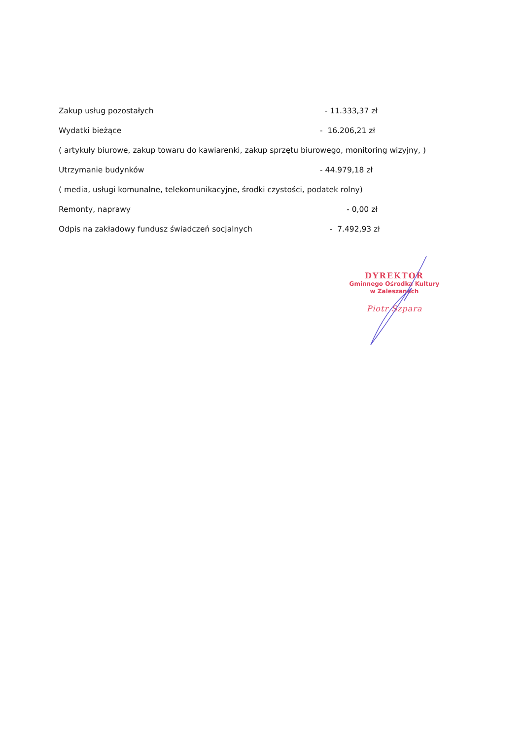Zakup usług pozostałych - 11.333,37 zł
Wydatki bieżące - 16.206,21 zł
( artykuły biurowe, zakup towaru do kawiarenki, zakup sprzętu biurowego, monitoring wizyjny, )
Utrzymanie budynków - 44.979,18 zł
( media, usługi komunalne, telekomunikacyjne, środki czystości, podatek rolny)
Remonty, naprawy - 0,00 zł
Odpis na zakładowy fundusz świadczeń socjalnych - 7.492,93 zł
DYREKTOR
Gminnego Ośrodka Kultury
w Zaleszanach
Piotr Szpara